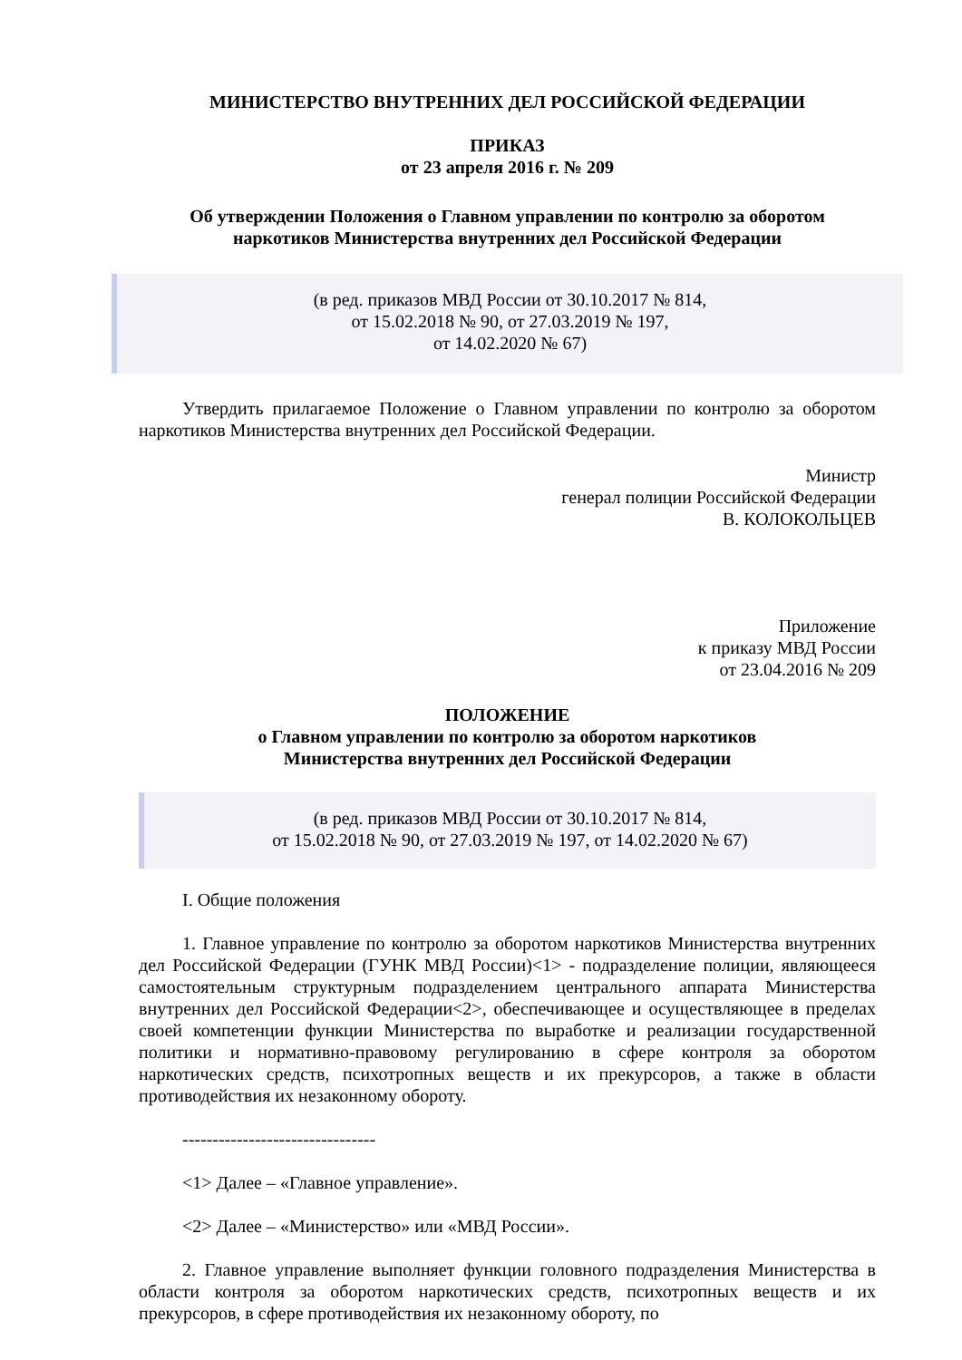МИНИСТЕРСТВО ВНУТРЕННИХ ДЕЛ РОССИЙСКОЙ ФЕДЕРАЦИИ
ПРИКАЗ
от 23 апреля 2016 г. № 209
Об утверждении Положения о Главном управлении по контролю за оборотом
наркотиков Министерства внутренних дел Российской Федерации
(в ред. приказов МВД России от 30.10.2017 № 814,
от 15.02.2018 № 90, от 27.03.2019 № 197,
от 14.02.2020 № 67)
Утвердить прилагаемое Положение о Главном управлении по контролю за оборотом наркотиков Министерства внутренних дел Российской Федерации.
Министр
генерал полиции Российской Федерации
В. КОЛОКОЛЬЦЕВ
Приложение
к приказу МВД России
от 23.04.2016 № 209
ПОЛОЖЕНИЕ
о Главном управлении по контролю за оборотом наркотиков
Министерства внутренних дел Российской Федерации
(в ред. приказов МВД России от 30.10.2017 № 814,
от 15.02.2018 № 90, от 27.03.2019 № 197, от 14.02.2020 № 67)
I. Общие положения
1. Главное управление по контролю за оборотом наркотиков Министерства внутренних дел Российской Федерации (ГУНК МВД России)<1> - подразделение полиции, являющееся самостоятельным структурным подразделением центрального аппарата Министерства внутренних дел Российской Федерации<2>, обеспечивающее и осуществляющее в пределах своей компетенции функции Министерства по выработке и реализации государственной политики и нормативно-правовому регулированию в сфере контроля за оборотом наркотических средств, психотропных веществ и их прекурсоров, а также в области противодействия их незаконному обороту.
--------------------------------
<1> Далее – «Главное управление».
<2> Далее – «Министерство» или «МВД России».
2. Главное управление выполняет функции головного подразделения Министерства в области контроля за оборотом наркотических средств, психотропных веществ и их прекурсоров, в сфере противодействия их незаконному обороту, по